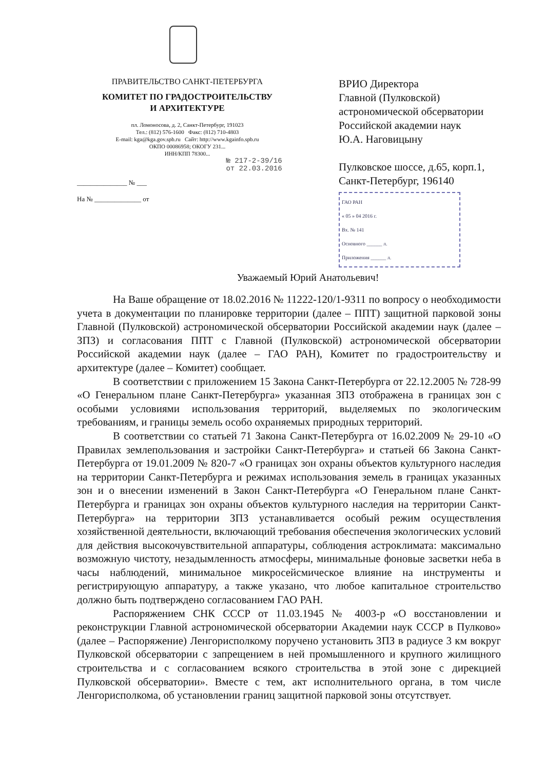ПРАВИТЕЛЬСТВО САНКТ-ПЕТЕРБУРГА
КОМИТЕТ ПО ГРАДОСТРОИТЕЛЬСТВУ
И АРХИТЕКТУРЕ
пл. Ломоносова, д. 2, Санкт-Петербург, 191023
Тел.: (812) 576-1600 Факс: (812) 710-4803
E-mail: kga@kga.gov.spb.ru Сайт: http://www.kgainfo.spb.ru
ОКПО 00086958; ОКОГУ 231...
ИНН/КПП 78300...
№ 217-2-39/16
от 22.03.2016
_______________ № ___
На № ______________ от
ВРИО Директора
Главной (Пулковской)
астрономической обсерватории
Российской академии наук
Ю.А. Наговицыну
Пулковское шоссе, д.65, корп.1,
Санкт-Петербург, 196140
ГАО РАН
« 05 » 04 2016 г.
Вх. № 141
Основного ______ л.
Приложения ______ л.
Уважаемый Юрий Анатольевич!
На Ваше обращение от 18.02.2016 № 11222-120/1-9311 по вопросу о необходимости учета в документации по планировке территории (далее – ППТ) защитной парковой зоны Главной (Пулковской) астрономической обсерватории Российской академии наук (далее – ЗПЗ) и согласования ППТ с Главной (Пулковской) астрономической обсерватории Российской академии наук (далее – ГАО РАН), Комитет по градостроительству и архитектуре (далее – Комитет) сообщает.
В соответствии с приложением 15 Закона Санкт-Петербурга от 22.12.2005 № 728-99 «О Генеральном плане Санкт-Петербурга» указанная ЗПЗ отображена в границах зон с особыми условиями использования территорий, выделяемых по экологическим требованиям, и границы земель особо охраняемых природных территорий.
В соответствии со статьей 71 Закона Санкт-Петербурга от 16.02.2009 № 29-10 «О Правилах землепользования и застройки Санкт-Петербурга» и статьей 66 Закона Санкт-Петербурга от 19.01.2009 № 820-7 «О границах зон охраны объектов культурного наследия на территории Санкт-Петербурга и режимах использования земель в границах указанных зон и о внесении изменений в Закон Санкт-Петербурга «О Генеральном плане Санкт-Петербурга и границах зон охраны объектов культурного наследия на территории Санкт-Петербурга» на территории ЗПЗ устанавливается особый режим осуществления хозяйственной деятельности, включающий требования обеспечения экологических условий для действия высокочувствительной аппаратуры, соблюдения астроклимата: максимально возможную чистоту, незадымленность атмосферы, минимальные фоновые засветки неба в часы наблюдений, минимальное микросейсмическое влияние на инструменты и регистрирующую аппаратуру, а также указано, что любое капитальное строительство должно быть подтверждено согласованием ГАО РАН.
Распоряжением СНК СССР от 11.03.1945 № 4003-р «О восстановлении и реконструкции Главной астрономической обсерватории Академии наук СССР в Пулково» (далее – Распоряжение) Ленгорисполкому поручено установить ЗПЗ в радиусе 3 км вокруг Пулковской обсерватории с запрещением в ней промышленного и крупного жилищного строительства и с согласованием всякого строительства в этой зоне с дирекцией Пулковской обсерватории». Вместе с тем, акт исполнительного органа, в том числе Ленгорисполкома, об установлении границ защитной парковой зоны отсутствует.